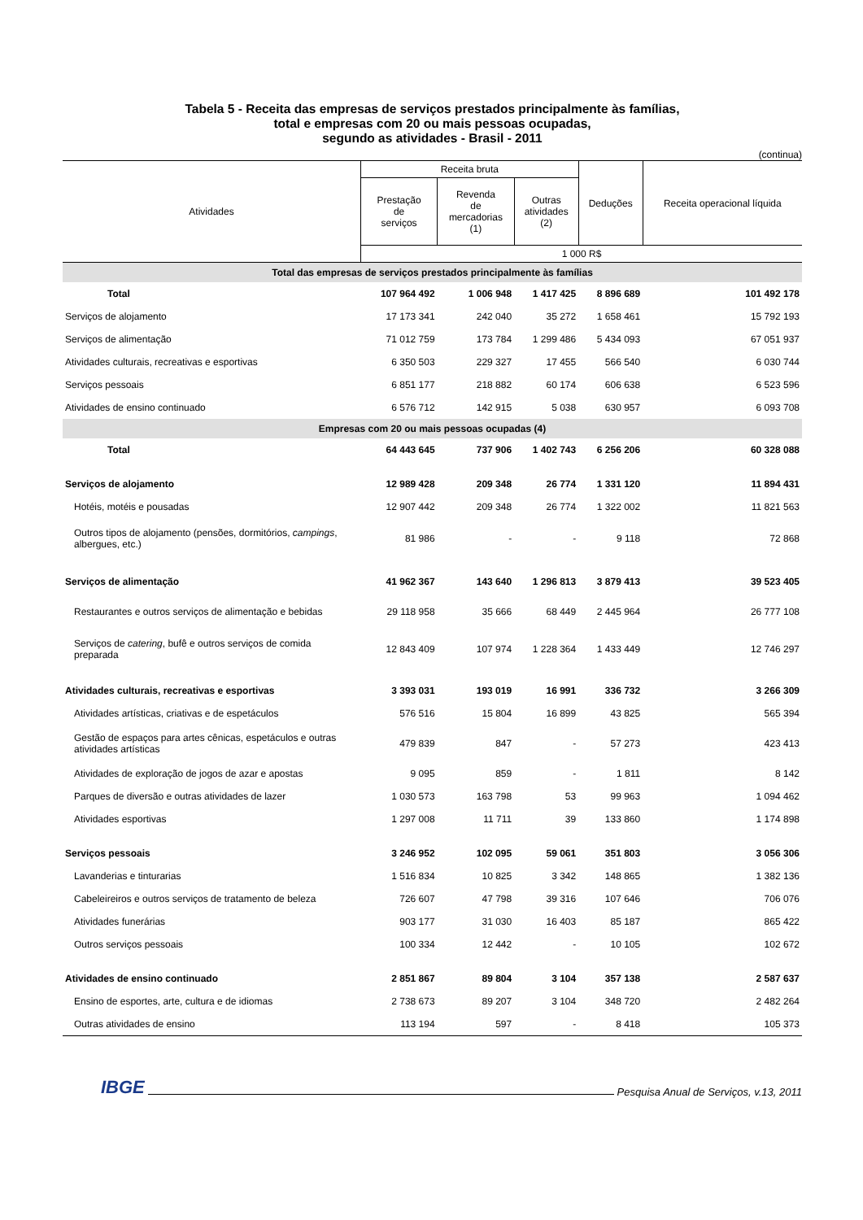Tabela 5 - Receita das empresas de serviços prestados principalmente às famílias,
total e empresas com 20 ou mais pessoas ocupadas,
segundo as atividades - Brasil - 2011
(continua)
| Atividades | Receita bruta | | | Deduções | Receita operacional líquida |
| --- | --- | --- | --- | --- | --- |
| | Prestação de serviços | Revenda de mercadorias (1) | Outras atividades (2) | | |
| | 1 000 R$ | | | | |
| Total das empresas de serviços prestados principalmente às famílias | | | | | |
| Total | 107 964 492 | 1 006 948 | 1 417 425 | 8 896 689 | 101 492 178 |
| Serviços de alojamento | 17 173 341 | 242 040 | 35 272 | 1 658 461 | 15 792 193 |
| Serviços de alimentação | 71 012 759 | 173 784 | 1 299 486 | 5 434 093 | 67 051 937 |
| Atividades culturais, recreativas e esportivas | 6 350 503 | 229 327 | 17 455 | 566 540 | 6 030 744 |
| Serviços pessoais | 6 851 177 | 218 882 | 60 174 | 606 638 | 6 523 596 |
| Atividades de ensino continuado | 6 576 712 | 142 915 | 5 038 | 630 957 | 6 093 708 |
| Empresas com 20 ou mais pessoas ocupadas (4) | | | | | |
| Total | 64 443 645 | 737 906 | 1 402 743 | 6 256 206 | 60 328 088 |
| Serviços de alojamento | 12 989 428 | 209 348 | 26 774 | 1 331 120 | 11 894 431 |
| Hotéis, motéis e pousadas | 12 907 442 | 209 348 | 26 774 | 1 322 002 | 11 821 563 |
| Outros tipos de alojamento (pensões, dormitórios, campings , albergues, etc.) | 81 986 | - | - | 9 118 | 72 868 |
| Serviços de alimentação | 41 962 367 | 143 640 | 1 296 813 | 3 879 413 | 39 523 405 |
| Restaurantes e outros serviços de alimentação e bebidas | 29 118 958 | 35 666 | 68 449 | 2 445 964 | 26 777 108 |
| Serviços de catering , bufê e outros serviços de comida preparada | 12 843 409 | 107 974 | 1 228 364 | 1 433 449 | 12 746 297 |
| Atividades culturais, recreativas e esportivas | 3 393 031 | 193 019 | 16 991 | 336 732 | 3 266 309 |
| Atividades artísticas, criativas e de espetáculos | 576 516 | 15 804 | 16 899 | 43 825 | 565 394 |
| Gestão de espaços para artes cênicas, espetáculos e outras atividades artísticas | 479 839 | 847 | - | 57 273 | 423 413 |
| Atividades de exploração de jogos de azar e apostas | 9 095 | 859 | - | 1 811 | 8 142 |
| Parques de diversão e outras atividades de lazer | 1 030 573 | 163 798 | 53 | 99 963 | 1 094 462 |
| Atividades esportivas | 1 297 008 | 11 711 | 39 | 133 860 | 1 174 898 |
| Serviços pessoais | 3 246 952 | 102 095 | 59 061 | 351 803 | 3 056 306 |
| Lavanderias e tinturarias | 1 516 834 | 10 825 | 3 342 | 148 865 | 1 382 136 |
| Cabeleireiros e outros serviços de tratamento de beleza | 726 607 | 47 798 | 39 316 | 107 646 | 706 076 |
| Atividades funerárias | 903 177 | 31 030 | 16 403 | 85 187 | 865 422 |
| Outros serviços pessoais | 100 334 | 12 442 | - | 10 105 | 102 672 |
| Atividades de ensino continuado | 2 851 867 | 89 804 | 3 104 | 357 138 | 2 587 637 |
| Ensino de esportes, arte, cultura e de idiomas | 2 738 673 | 89 207 | 3 104 | 348 720 | 2 482 264 |
| Outras atividades de ensino | 113 194 | 597 | - | 8 418 | 105 373 |
IBGE Pesquisa Anual de Serviços, v.13, 2011